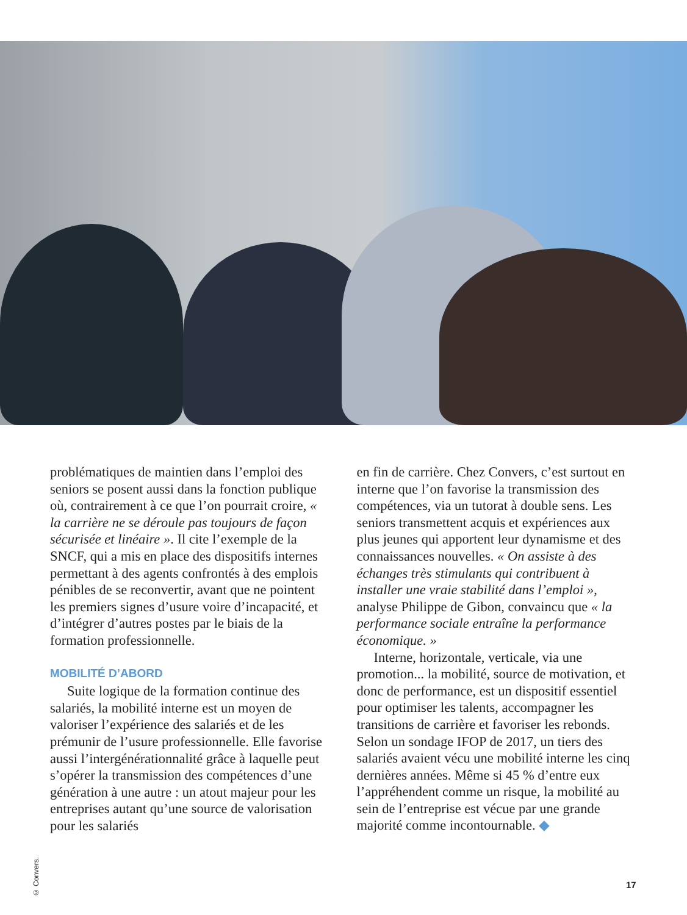problématiques de maintien dans l’emploi des seniors se posent aussi dans la fonction publique où, contrairement à ce que l’on pourrait croire, « la carrière ne se déroule pas toujours de façon sécurisée et linéaire ». Il cite l’exemple de la SNCF, qui a mis en place des dispositifs internes permettant à des agents confrontés à des emplois pénibles de se reconvertir, avant que ne pointent les premiers signes d’usure voire d’incapacité, et d’intégrer d’autres postes par le biais de la formation professionnelle.
MOBILITÉ D’ABORD
Suite logique de la formation continue des salariés, la mobilité interne est un moyen de valoriser l’expérience des salariés et de les prémunir de l’usure professionnelle. Elle favorise aussi l’intergénérationnalité grâce à laquelle peut s’opérer la transmission des compétences d’une génération à une autre : un atout majeur pour les entreprises autant qu’une source de valorisation pour les salariés
en fin de carrière. Chez Convers, c’est surtout en interne que l’on favorise la transmission des compétences, via un tutorat à double sens. Les seniors transmettent acquis et expériences aux plus jeunes qui apportent leur dynamisme et des connaissances nouvelles. « On assiste à des échanges très stimulants qui contribuent à installer une vraie stabilité dans l’emploi », analyse Philippe de Gibon, convaincu que « la performance sociale entraîne la performance économique. »
Interne, horizontale, verticale, via une promotion... la mobilité, source de motivation, et donc de performance, est un dispositif essentiel pour optimiser les talents, accompagner les transitions de carrière et favoriser les rebonds. Selon un sondage IFOP de 2017, un tiers des salariés avaient vécu une mobilité interne les cinq dernières années. Même si 45 % d’entre eux l’appréhendent comme un risque, la mobilité au sein de l’entreprise est vécue par une grande majorité comme incontournable. ◆
© Convers.
17